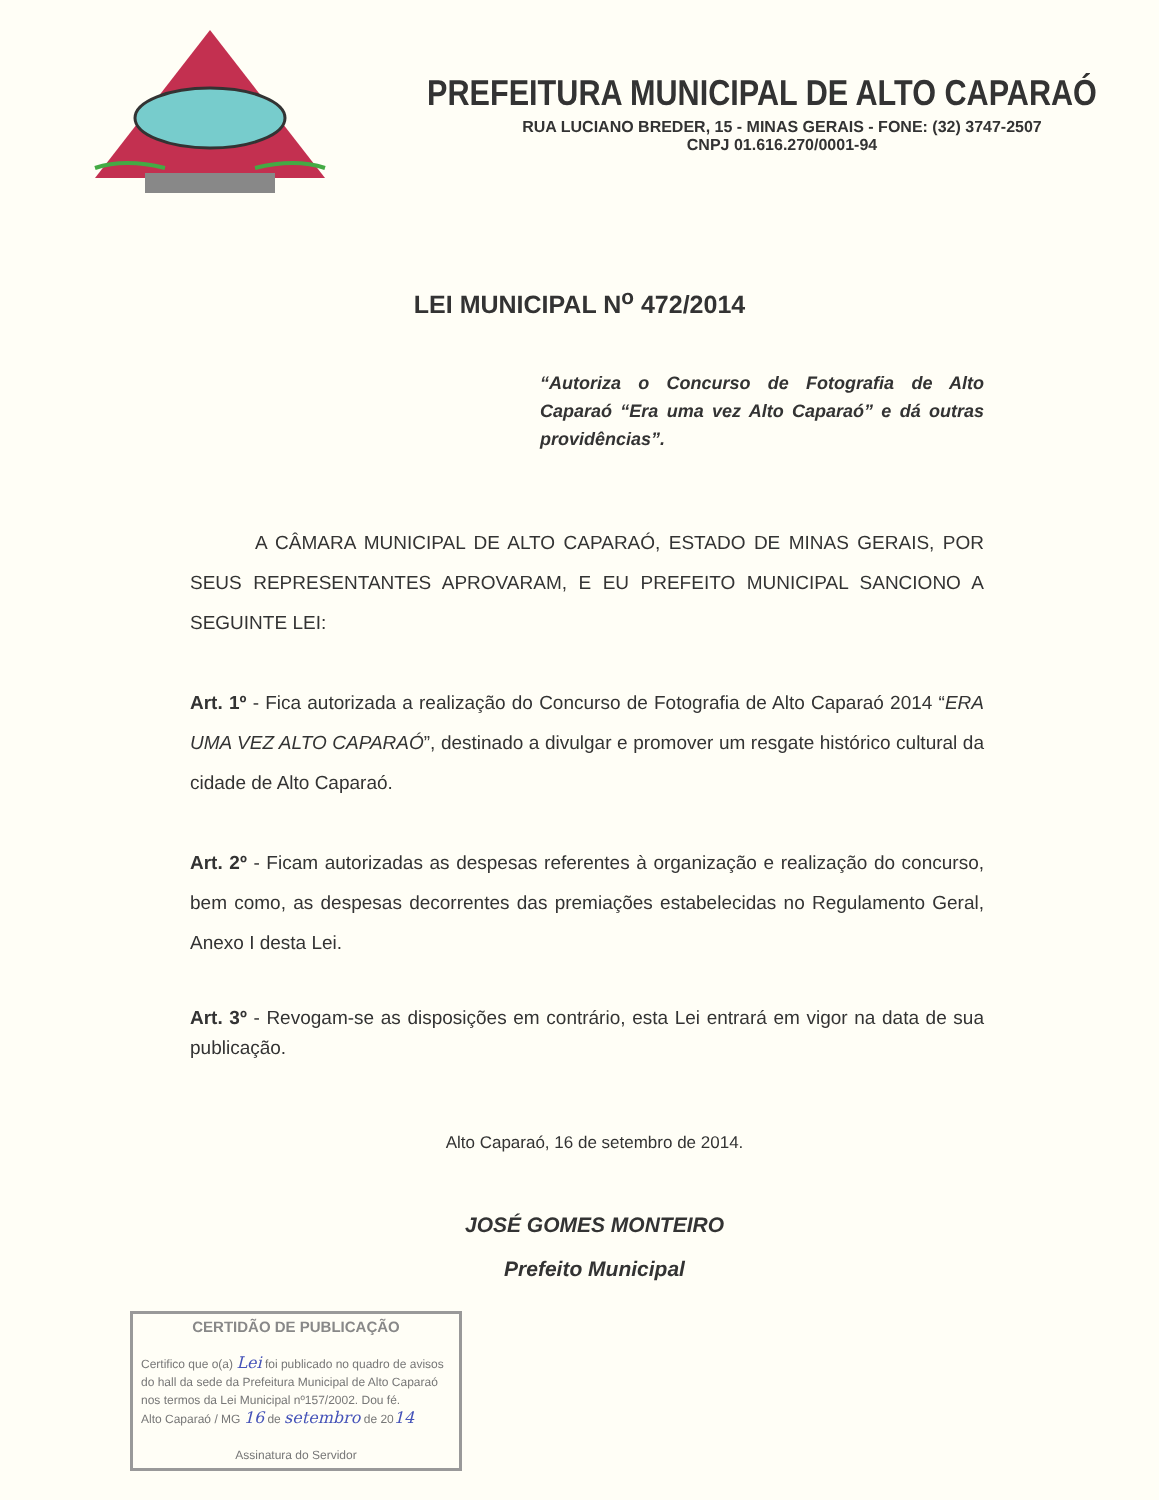PREFEITURA MUNICIPAL DE ALTO CAPARAÓ
RUA LUCIANO BREDER, 15 - MINAS GERAIS - FONE: (32) 3747-2507
CNPJ 01.616.270/0001-94
LEI MUNICIPAL N<sup>o</sup> 472/2014
“Autoriza o Concurso de Fotografia de Alto Caparaó “Era uma vez Alto Caparaó” e dá outras providências”.
A CÂMARA MUNICIPAL DE ALTO CAPARAÓ, ESTADO DE MINAS GERAIS, POR SEUS REPRESENTANTES APROVARAM, E EU PREFEITO MUNICIPAL SANCIONO A SEGUINTE LEI:
Art. 1º - Fica autorizada a realização do Concurso de Fotografia de Alto Caparaó 2014 “ERA UMA VEZ ALTO CAPARAÓ”, destinado a divulgar e promover um resgate histórico cultural da cidade de Alto Caparaó.
Art. 2º - Ficam autorizadas as despesas referentes à organização e realização do concurso, bem como, as despesas decorrentes das premiações estabelecidas no Regulamento Geral, Anexo I desta Lei.
Art. 3º - Revogam-se as disposições em contrário, esta Lei entrará em vigor na data de sua publicação.
Alto Caparaó, 16 de setembro de 2014.
JOSÉ GOMES MONTEIRO
Prefeito Municipal
CERTIDÃO DE PUBLICAÇÃO
Certifico que o(a) Lei foi publicado no quadro de avisos do hall da sede da Prefeitura Municipal de Alto Caparaó nos termos da Lei Municipal nº157/2002. Dou fé.
Alto Caparaó / MG 16 de setembro de 2014
Assinatura do Servidor